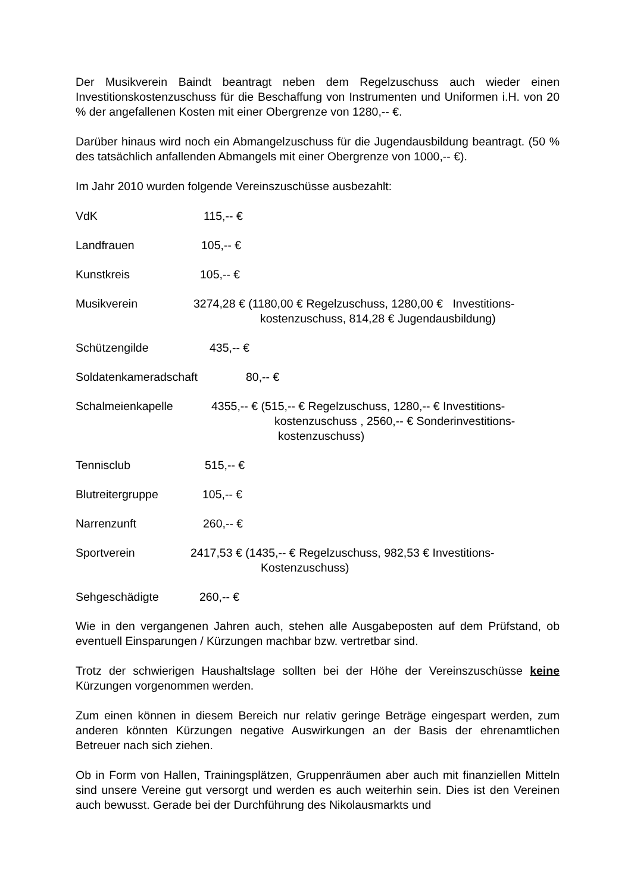Der Musikverein Baindt beantragt neben dem Regelzuschuss auch wieder einen Investitionskostenzuschuss für die Beschaffung von Instrumenten und Uniformen i.H. von 20 % der angefallenen Kosten mit einer Obergrenze von 1280,-- €.
Darüber hinaus wird noch ein Abmangelzuschuss für die Jugendausbildung beantragt. (50 % des tatsächlich anfallenden Abmangels mit einer Obergrenze von 1000,-- €).
Im Jahr 2010 wurden folgende Vereinszuschüsse ausbezahlt:
VdK 115,-- €
Landfrauen 105,-- €
Kunstkreis 105,-- €
Musikverein 3274,28 € (1180,00 € Regelzuschuss, 1280,00 € Investitions-
kostenzuschuss, 814,28 € Jugendausbildung)
Schützengilde 435,-- €
Soldatenkameradschaft 80,-- €
Schalmeienkapelle 4355,-- € (515,-- € Regelzuschuss, 1280,-- € Investitions-
kostenzuschuss , 2560,-- € Sonderinvestitions-
kostenzuschuss)
Tennisclub 515,-- €
Blutreitergruppe 105,-- €
Narrenzunft 260,-- €
Sportverein 2417,53 € (1435,-- € Regelzuschuss, 982,53 € Investitions-
Kostenzuschuss)
Sehgeschädigte 260,-- €
Wie in den vergangenen Jahren auch, stehen alle Ausgabeposten auf dem Prüfstand, ob eventuell Einsparungen / Kürzungen machbar bzw. vertretbar sind.
Trotz der schwierigen Haushaltslage sollten bei der Höhe der Vereinszuschüsse keine Kürzungen vorgenommen werden.
Zum einen können in diesem Bereich nur relativ geringe Beträge eingespart werden, zum anderen könnten Kürzungen negative Auswirkungen an der Basis der ehrenamtlichen Betreuer nach sich ziehen.
Ob in Form von Hallen, Trainingsplätzen, Gruppenräumen aber auch mit finanziellen Mitteln sind unsere Vereine gut versorgt und werden es auch weiterhin sein. Dies ist den Vereinen auch bewusst. Gerade bei der Durchführung des Nikolausmarkts und